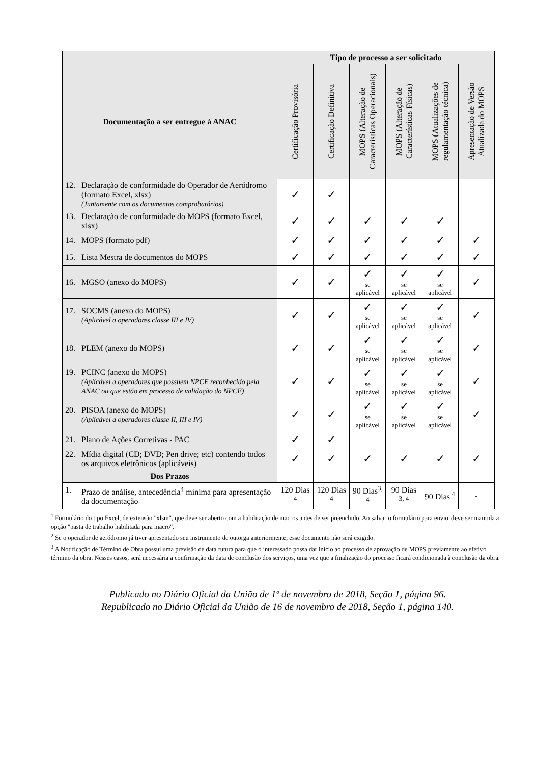| | Tipo de processo a ser solicitado | | | | | |
| Documentação a ser entregue à ANAC | Certificação Provisória | Certificação Definitiva | MOPS (Alteração de Características Operacionais) | MOPS (Alteração de Características Físicas) | MOPS (Atualizações de regulamentação técnica) | Apresentação de Versão Atualizada do MOPS |
| 12. Declaração de conformidade do Operador de Aeródromo (formato Excel, xlsx) (Juntamente com os documentos comprobatórios) | ✓ | ✓ | | | | |
| 13. Declaração de conformidade do MOPS (formato Excel, xlsx) | ✓ | ✓ | ✓ | ✓ | ✓ | |
| 14. MOPS (formato pdf) | ✓ | ✓ | ✓ | ✓ | ✓ | ✓ |
| 15. Lista Mestra de documentos do MOPS | ✓ | ✓ | ✓ | ✓ | ✓ | ✓ |
| 16. MGSO (anexo do MOPS) | ✓ | ✓ | ✓ se aplicável | ✓ se aplicável | ✓ se aplicável | ✓ |
| 17. SOCMS (anexo do MOPS) (Aplicável a operadores classe III e IV) | ✓ | ✓ | ✓ se aplicável | ✓ se aplicável | ✓ se aplicável | ✓ |
| 18. PLEM (anexo do MOPS) | ✓ | ✓ | ✓ se aplicável | ✓ se aplicável | ✓ se aplicável | ✓ |
| 19. PCINC (anexo do MOPS) (Aplicável a operadores que possuem NPCE reconhecido pela ANAC ou que estão em processo de validação do NPCE) | ✓ | ✓ | ✓ se aplicável | ✓ se aplicável | ✓ se aplicável | ✓ |
| 20. PISOA (anexo do MOPS) (Aplicável a operadores classe II, III e IV) | ✓ | ✓ | ✓ se aplicável | ✓ se aplicável | ✓ se aplicável | ✓ |
| 21. Plano de Ações Corretivas - PAC | ✓ | ✓ | | | | |
| 22. Mídia digital (CD; DVD; Pen drive; etc) contendo todos os arquivos eletrônicos (aplicáveis) | ✓ | ✓ | ✓ | ✓ | ✓ | ✓ |
| Dos Prazos | | | | | | |
| 1. Prazo de análise, antecedência<sup>4</sup> mínima para apresentação da documentação | 120 Dias <sup>4</sup> | 120 Dias <sup>4</sup> | 90 Dias<sup>3, 4</sup> | 90 Dias <sup>3, 4</sup> | 90 Dias <sup>4</sup> | - |
<sup>1</sup> Formulário do tipo Excel, de extensão "xlsm", que deve ser aberto com a habilitação de macros antes de ser preenchido. Ao salvar o formulário para envio, deve ser mantida a opção "pasta de trabalho habilitada para macro".
<sup>2</sup> Se o operador de aeródromo já tiver apresentado seu instrumento de outorga anteriormente, esse documento não será exigido.
<sup>3</sup> A Notificação de Término de Obra possui uma previsão de data futura para que o interessado possa dar início ao processo de aprovação de MOPS previamente ao efetivo término da obra. Nesses casos, será necessária a confirmação da data de conclusão dos serviços, uma vez que a finalização do processo ficará condicionada à conclusão da obra.
Publicado no Diário Oficial da União de 1º de novembro de 2018, Seção 1, página 96.
Republicado no Diário Oficial da União de 16 de novembro de 2018, Seção 1, página 140.